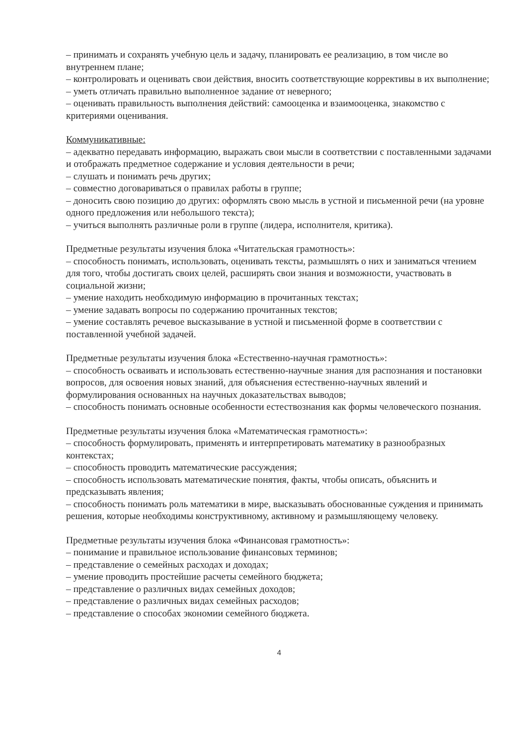– принимать и сохранять учебную цель и задачу, планировать ее реализацию, в том числе во внутреннем плане;
– контролировать и оценивать свои действия, вносить соответствующие коррективы в их выполнение;
– уметь отличать правильно выполненное задание от неверного;
– оценивать правильность выполнения действий: самооценка и взаимооценка, знакомство с критериями оценивания.
Коммуникативные:
– адекватно передавать информацию, выражать свои мысли в соответствии с поставленными задачами и отображать предметное содержание и условия деятельности в речи;
– слушать и понимать речь других;
– совместно договариваться о правилах работы в группе;
– доносить свою позицию до других: оформлять свою мысль в устной и письменной речи (на уровне одного предложения или небольшого текста);
– учиться выполнять различные роли в группе (лидера, исполнителя, критика).
Предметные результаты изучения блока «Читательская грамотность»:
– способность понимать, использовать, оценивать тексты, размышлять о них и заниматься чтением для того, чтобы достигать своих целей, расширять свои знания и возможности, участвовать в социальной жизни;
– умение находить необходимую информацию в прочитанных текстах;
– умение задавать вопросы по содержанию прочитанных текстов;
– умение составлять речевое высказывание в устной и письменной форме в соответствии с поставленной учебной задачей.
Предметные результаты изучения блока «Естественно-научная грамотность»:
– способность осваивать и использовать естественно-научные знания для распознания и постановки вопросов, для освоения новых знаний, для объяснения естественно-научных явлений и формулирования основанных на научных доказательствах выводов;
– способность понимать основные особенности естествознания как формы человеческого познания.
Предметные результаты изучения блока «Математическая грамотность»:
– способность формулировать, применять и интерпретировать математику в разнообразных контекстах;
– способность проводить математические рассуждения;
– способность использовать математические понятия, факты, чтобы описать, объяснить и предсказывать явления;
– способность понимать роль математики в мире, высказывать обоснованные суждения и принимать решения, которые необходимы конструктивному, активному и размышляющему человеку.
Предметные результаты изучения блока «Финансовая грамотность»:
– понимание и правильное использование финансовых терминов;
– представление о семейных расходах и доходах;
– умение проводить простейшие расчеты семейного бюджета;
– представление о различных видах семейных доходов;
– представление о различных видах семейных расходов;
– представление о способах экономии семейного бюджета.
4